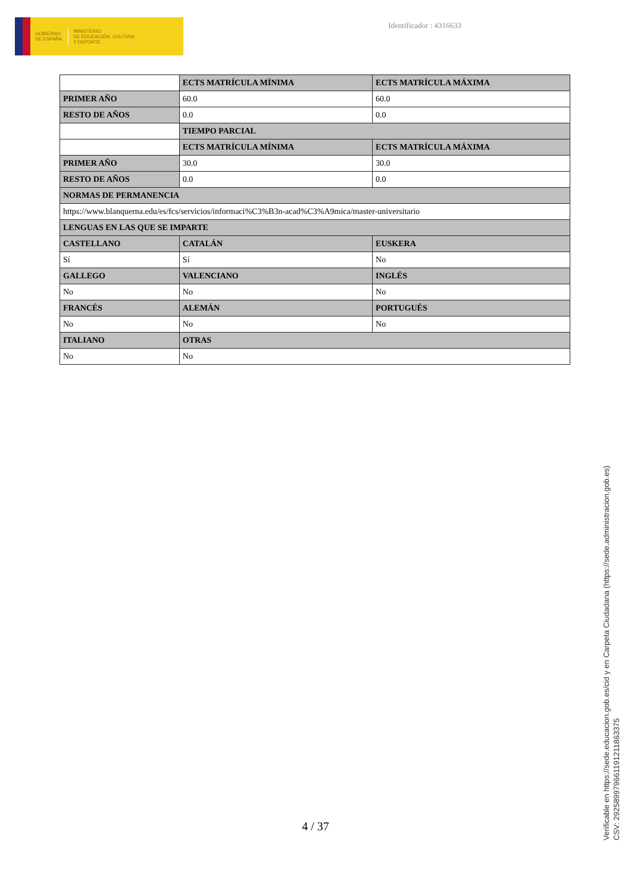GOBIERNO
DE ESPAÑA
MINISTERIO
DE EDUCACIÓN, CULTURA
Y DEPORTE
Identificador : 4316633
| | ECTS MATRÍCULA MÍNIMA | ECTS MATRÍCULA MÁXIMA |
| PRIMER AÑO | 60.0 | 60.0 |
| RESTO DE AÑOS | 0.0 | 0.0 |
| | TIEMPO PARCIAL | |
| | ECTS MATRÍCULA MÍNIMA | ECTS MATRÍCULA MÁXIMA |
| PRIMER AÑO | 30.0 | 30.0 |
| RESTO DE AÑOS | 0.0 | 0.0 |
| NORMAS DE PERMANENCIA | | |
| https://www.blanquerna.edu/es/fcs/servicios/informaci%C3%B3n-acad%C3%A9mica/master-universitario | | |
| LENGUAS EN LAS QUE SE IMPARTE | | |
| CASTELLANO | CATALÁN | EUSKERA |
| Sí | Sí | No |
| GALLEGO | VALENCIANO | INGLÉS |
| No | No | No |
| FRANCÉS | ALEMÁN | PORTUGUÉS |
| No | No | No |
| ITALIANO | OTRAS | |
| No | No | |
4 / 37
Verificable en https://sede.educacion.gob.es/cid y en Carpeta Ciudadana (https://sede.administracion.gob.es)
CSV: 292589979661191211863375